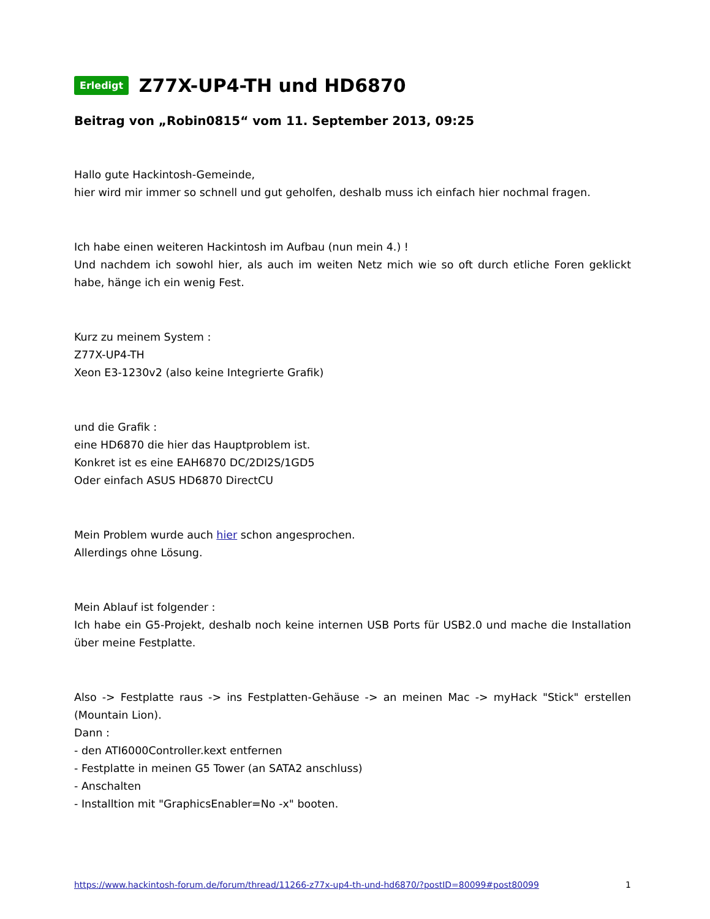Erledigt Z77X-UP4-TH und HD6870
Beitrag von „Robin0815“ vom 11. September 2013, 09:25
Hallo gute Hackintosh-Gemeinde,
hier wird mir immer so schnell und gut geholfen, deshalb muss ich einfach hier nochmal fragen.
Ich habe einen weiteren Hackintosh im Aufbau (nun mein 4.) !
Und nachdem ich sowohl hier, als auch im weiten Netz mich wie so oft durch etliche Foren geklickt habe, hänge ich ein wenig Fest.
Kurz zu meinem System :
Z77X-UP4-TH
Xeon E3-1230v2 (also keine Integrierte Grafik)
und die Grafik :
eine HD6870 die hier das Hauptproblem ist.
Konkret ist es eine EAH6870 DC/2DI2S/1GD5
Oder einfach ASUS HD6870 DirectCU
Mein Problem wurde auch hier schon angesprochen.
Allerdings ohne Lösung.
Mein Ablauf ist folgender :
Ich habe ein G5-Projekt, deshalb noch keine internen USB Ports für USB2.0 und mache die Installation über meine Festplatte.
Also -> Festplatte raus -> ins Festplatten-Gehäuse -> an meinen Mac -> myHack "Stick" erstellen (Mountain Lion).
Dann :
- den ATI6000Controller.kext entfernen
- Festplatte in meinen G5 Tower (an SATA2 anschluss)
- Anschalten
- Installtion mit "GraphicsEnabler=No -x" booten.
https://www.hackintosh-forum.de/forum/thread/11266-z77x-up4-th-und-hd6870/?postID=80099#post80099 1